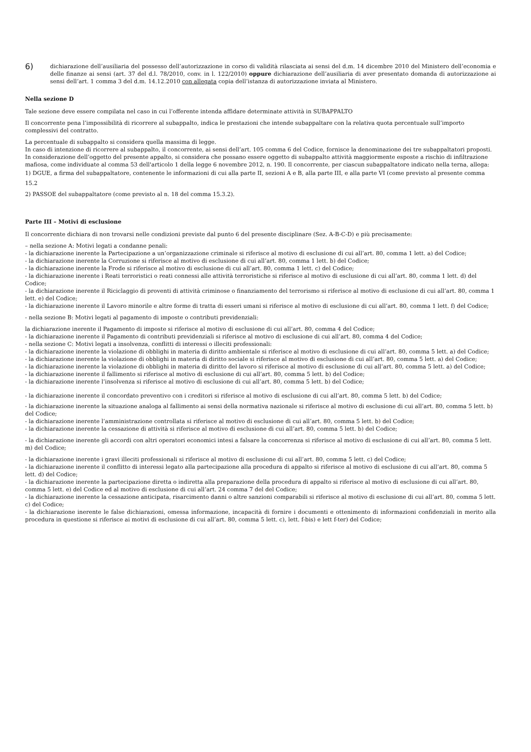6)
dichiarazione dell’ausiliaria del possesso dell’autorizzazione in corso di validità rilasciata ai sensi del d.m. 14 dicembre 2010 del Ministero dell’economia e delle finanze ai sensi (art. 37 del d.l. 78/2010, conv. in l. 122/2010) oppure dichiarazione dell’ausiliaria di aver presentato domanda di autorizzazione ai sensi dell’art. 1 comma 3 del d.m. 14.12.2010 con allegata copia dell’istanza di autorizzazione inviata al Ministero.
Nella sezione D
Tale sezione deve essere compilata nel caso in cui l’offerente intenda affidare determinate attività in SUBAPPALTO
Il concorrente pena l’impossibilità di ricorrere al subappalto, indica le prestazioni che intende subappaltare con la relativa quota percentuale sull’importo complessivi del contratto.
La percentuale di subappalto si considera quella massima di legge.
In caso di intenzione di ricorrere al subappalto, il concorrente, ai sensi dell’art. 105 comma 6 del Codice, fornisce la denominazione dei tre subappaltatori proposti.
In considerazione dell’oggetto del presente appalto, si considera che possano essere oggetto di subappalto attività maggiormente esposte a rischio di infiltrazione mafiosa, come individuate al comma 53 dell'articolo 1 della legge 6 novembre 2012, n. 190. Il concorrente, per ciascun subappaltatore indicato nella terna, allega:
1) DGUE, a firma del subappaltatore, contenente le informazioni di cui alla parte II, sezioni A e B, alla parte III, e alla parte VI (come previsto al presente comma 15.2
2) PASSOE del subappaltatore (come previsto al n. 18 del comma 15.3.2).
Parte III – Motivi di esclusione
Il concorrente dichiara di non trovarsi nelle condizioni previste dal punto 6 del presente disciplinare (Sez. A-B-C-D) e più precisamente:
– nella sezione A: Motivi legati a condanne penali:
- la dichiarazione inerente la Partecipazione a un’organizzazione criminale si riferisce al motivo di esclusione di cui all’art. 80, comma 1 lett. a) del Codice;
- la dichiarazione inerente la Corruzione si riferisce al motivo di esclusione di cui all’art. 80, comma 1 lett. b) del Codice;
- la dichiarazione inerente la Frode si riferisce al motivo di esclusione di cui all’art. 80, comma 1 lett. c) del Codice;
- la dichiarazione inerente i Reati terroristici o reati connessi alle attività terroristiche si riferisce al motivo di esclusione di cui all’art. 80, comma 1 lett. d) del Codice;
- la dichiarazione inerente il Riciclaggio di proventi di attività criminose o finanziamento del terrorismo si riferisce al motivo di esclusione di cui all’art. 80, comma 1 lett. e) del Codice;
- la dichiarazione inerente il Lavoro minorile e altre forme di tratta di esseri umani si riferisce al motivo di esclusione di cui all’art. 80, comma 1 lett. f) del Codice;
- nella sezione B: Motivi legati al pagamento di imposte o contributi previdenziali:
la dichiarazione inerente il Pagamento di imposte si riferisce al motivo di esclusione di cui all’art. 80, comma 4 del Codice;
- la dichiarazione inerente il Pagamento di contributi previdenziali si riferisce al motivo di esclusione di cui all’art. 80, comma 4 del Codice;
- nella sezione C: Motivi legati a insolvenza, conflitti di interessi o illeciti professionali:
- la dichiarazione inerente la violazione di obblighi in materia di diritto ambientale si riferisce al motivo di esclusione di cui all’art. 80, comma 5 lett. a) del Codice;
- la dichiarazione inerente la violazione di obblighi in materia di diritto sociale si riferisce al motivo di esclusione di cui all’art. 80, comma 5 lett. a) del Codice;
- la dichiarazione inerente la violazione di obblighi in materia di diritto del lavoro si riferisce al motivo di esclusione di cui all’art. 80, comma 5 lett. a) del Codice;
- la dichiarazione inerente il fallimento si riferisce al motivo di esclusione di cui all’art. 80, comma 5 lett. b) del Codice;
- la dichiarazione inerente l’insolvenza si riferisce al motivo di esclusione di cui all’art. 80, comma 5 lett. b) del Codice;
- la dichiarazione inerente il concordato preventivo con i creditori si riferisce al motivo di esclusione di cui all’art. 80, comma 5 lett. b) del Codice;
- la dichiarazione inerente la situazione analoga al fallimento ai sensi della normativa nazionale si riferisce al motivo di esclusione di cui all’art. 80, comma 5 lett. b) del Codice;
- la dichiarazione inerente l’amministrazione controllata si riferisce al motivo di esclusione di cui all’art. 80, comma 5 lett. b) del Codice;
- la dichiarazione inerente la cessazione di attività si riferisce al motivo di esclusione di cui all’art. 80, comma 5 lett. b) del Codice;
- la dichiarazione inerente gli accordi con altri operatori economici intesi a falsare la concorrenza si riferisce al motivo di esclusione di cui all’art. 80, comma 5 lett. m) del Codice;
- la dichiarazione inerente i gravi illeciti professionali si riferisce al motivo di esclusione di cui all’art. 80, comma 5 lett. c) del Codice;
- la dichiarazione inerente il conflitto di interessi legato alla partecipazione alla procedura di appalto si riferisce al motivo di esclusione di cui all’art. 80, comma 5 lett. d) del Codice;
- la dichiarazione inerente la partecipazione diretta o indiretta alla preparazione della procedura di appalto si riferisce al motivo di esclusione di cui all’art. 80,
comma 5 lett. e) del Codice ed al motivo di esclusione di cui all’art. 24 comma 7 del del Codice;
- la dichiarazione inerente la cessazione anticipata, risarcimento danni o altre sanzioni comparabili si riferisce al motivo di esclusione di cui all’art. 80, comma 5 lett. c) del Codice;
- la dichiarazione inerente le false dichiarazioni, omessa informazione, incapacità di fornire i documenti e ottenimento di informazioni confidenziali in merito alla procedura in questione si riferisce ai motivi di esclusione di cui all’art. 80, comma 5 lett. c), lett. f-bis) e lett f-ter) del Codice;